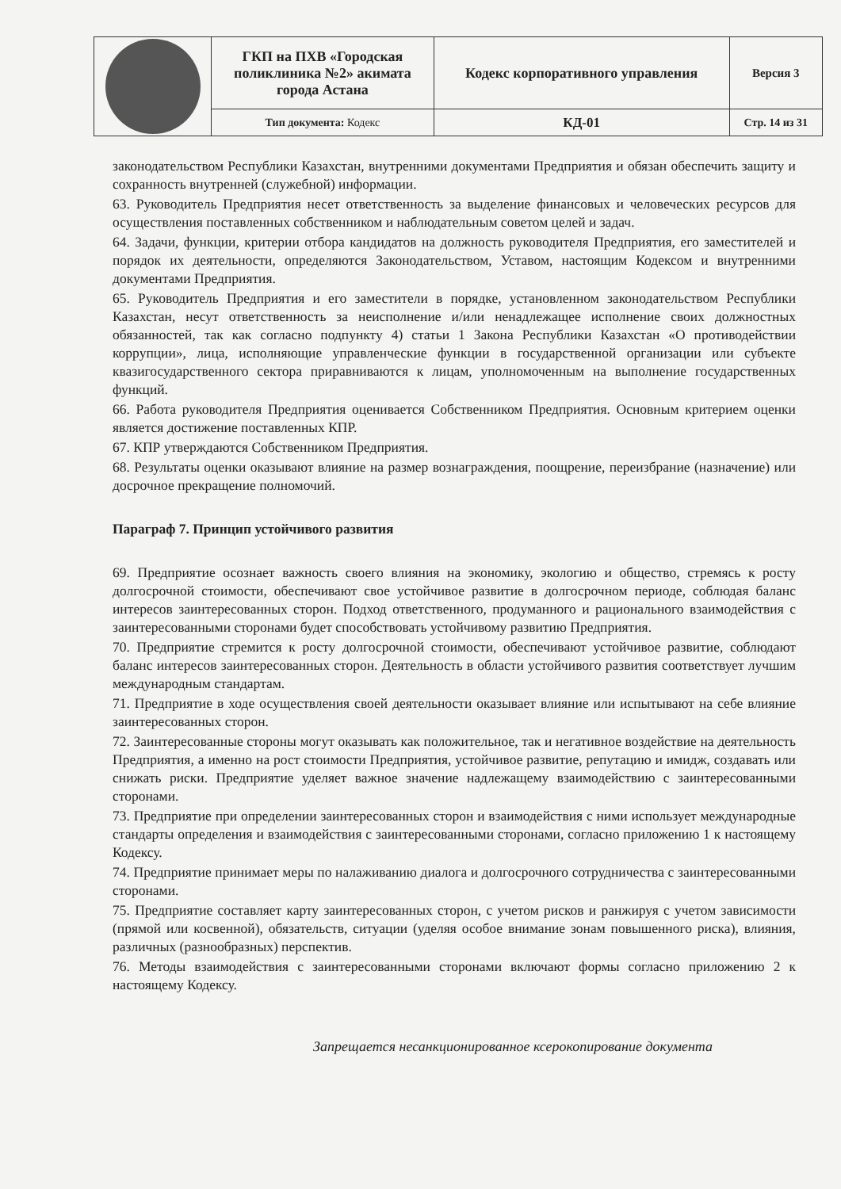| | ГКП на ПХВ «Городская поликлиника №2» акимата города Астана | Кодекс корпоративного управления | Версия 3 |
| | Тип документа: Кодекс | КД-01 | Стр. 14 из 31 |
законодательством Республики Казахстан, внутренними документами Предприятия и обязан обеспечить защиту и сохранность внутренней (служебной) информации.
63. Руководитель Предприятия несет ответственность за выделение финансовых и человеческих ресурсов для осуществления поставленных собственником и наблюдательным советом целей и задач.
64. Задачи, функции, критерии отбора кандидатов на должность руководителя Предприятия, его заместителей и порядок их деятельности, определяются Законодательством, Уставом, настоящим Кодексом и внутренними документами Предприятия.
65. Руководитель Предприятия и его заместители в порядке, установленном законодательством Республики Казахстан, несут ответственность за неисполнение и/или ненадлежащее исполнение своих должностных обязанностей, так как согласно подпункту 4) статьи 1 Закона Республики Казахстан «О противодействии коррупции», лица, исполняющие управленческие функции в государственной организации или субъекте квазигосударственного сектора приравниваются к лицам, уполномоченным на выполнение государственных функций.
66. Работа руководителя Предприятия оценивается Собственником Предприятия. Основным критерием оценки является достижение поставленных КПР.
67. КПР утверждаются Собственником Предприятия.
68. Результаты оценки оказывают влияние на размер вознаграждения, поощрение, переизбрание (назначение) или досрочное прекращение полномочий.
Параграф 7. Принцип устойчивого развития
69. Предприятие осознает важность своего влияния на экономику, экологию и общество, стремясь к росту долгосрочной стоимости, обеспечивают свое устойчивое развитие в долгосрочном периоде, соблюдая баланс интересов заинтересованных сторон. Подход ответственного, продуманного и рационального взаимодействия с заинтересованными сторонами будет способствовать устойчивому развитию Предприятия.
70. Предприятие стремится к росту долгосрочной стоимости, обеспечивают устойчивое развитие, соблюдают баланс интересов заинтересованных сторон. Деятельность в области устойчивого развития соответствует лучшим международным стандартам.
71. Предприятие в ходе осуществления своей деятельности оказывает влияние или испытывают на себе влияние заинтересованных сторон.
72. Заинтересованные стороны могут оказывать как положительное, так и негативное воздействие на деятельность Предприятия, а именно на рост стоимости Предприятия, устойчивое развитие, репутацию и имидж, создавать или снижать риски. Предприятие уделяет важное значение надлежащему взаимодействию с заинтересованными сторонами.
73. Предприятие при определении заинтересованных сторон и взаимодействия с ними использует международные стандарты определения и взаимодействия с заинтересованными сторонами, согласно приложению 1 к настоящему Кодексу.
74. Предприятие принимает меры по налаживанию диалога и долгосрочного сотрудничества с заинтересованными сторонами.
75. Предприятие составляет карту заинтересованных сторон, с учетом рисков и ранжируя с учетом зависимости (прямой или косвенной), обязательств, ситуации (уделяя особое внимание зонам повышенного риска), влияния, различных (разнообразных) перспектив.
76. Методы взаимодействия с заинтересованными сторонами включают формы согласно приложению 2 к настоящему Кодексу.
Запрещается несанкционированное ксерокопирование документа